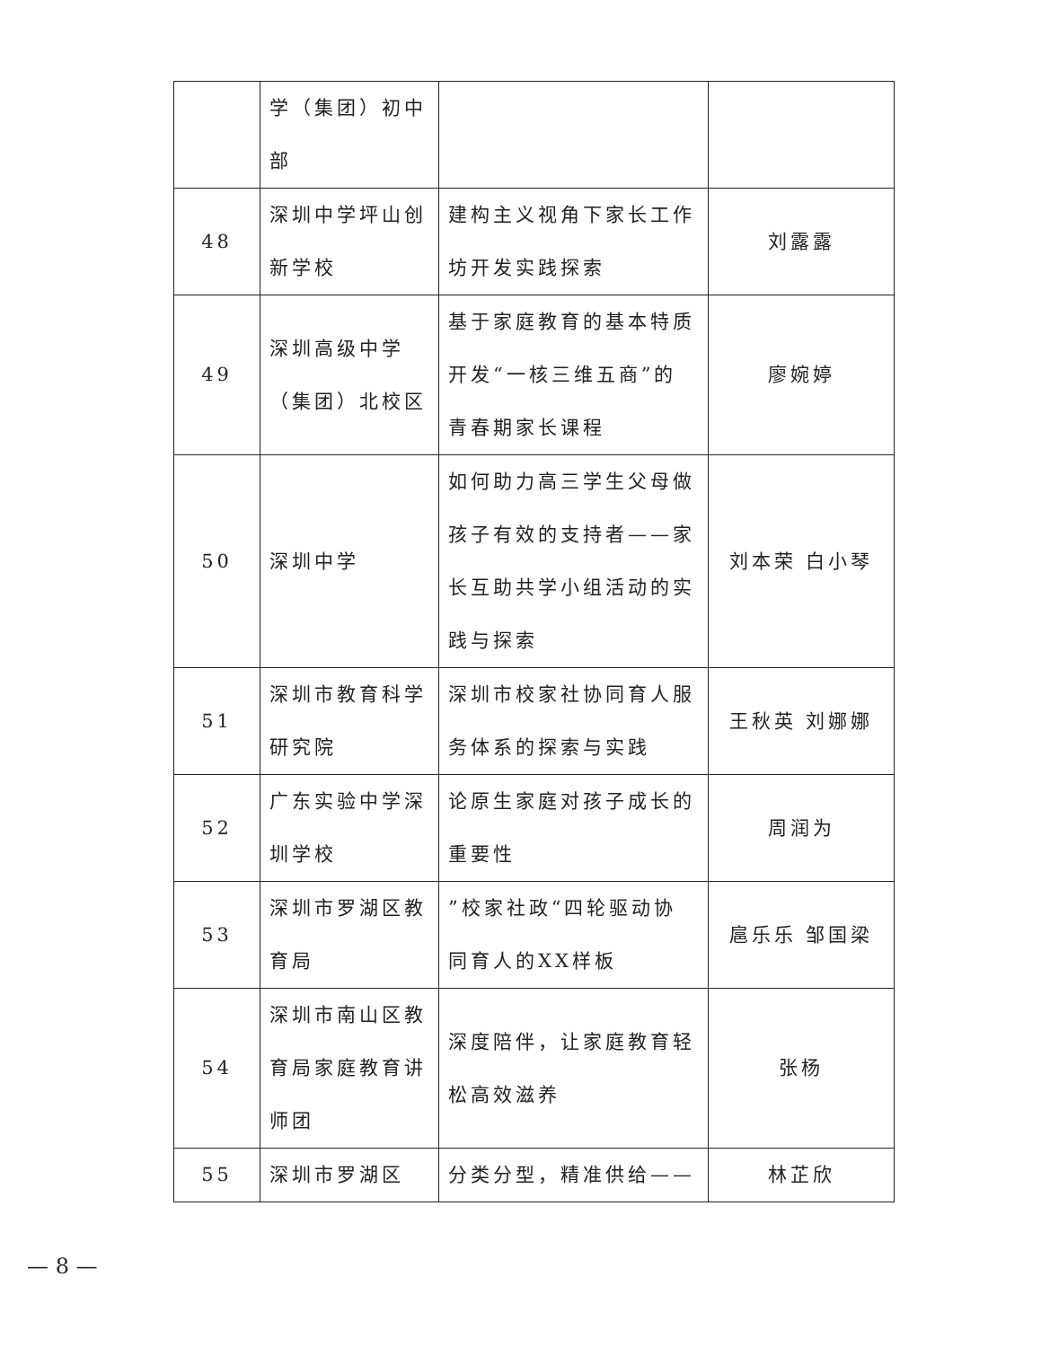| | 学（集团）初中部 | | |
| 48 | 深圳中学坪山创新学校 | 建构主义视角下家长工作坊开发实践探索 | 刘露露 |
| 49 | 深圳高级中学（集团）北校区 | 基于家庭教育的基本特质开发“一核三维五商”的青春期家长课程 | 廖婉婷 |
| 50 | 深圳中学 | 如何助力高三学生父母做孩子有效的支持者——家长互助共学小组活动的实践与探索 | 刘本荣 白小琴 |
| 51 | 深圳市教育科学研究院 | 深圳市校家社协同育人服务体系的探索与实践 | 王秋英 刘娜娜 |
| 52 | 广东实验中学深圳学校 | 论原生家庭对孩子成长的重要性 | 周润为 |
| 53 | 深圳市罗湖区教育局 | ”校家社政“四轮驱动协同育人的XX样板 | 扈乐乐 邹国梁 |
| 54 | 深圳市南山区教育局家庭教育讲师团 | 深度陪伴，让家庭教育轻松高效滋养 | 张杨 |
| 55 | 深圳市罗湖区 | 分类分型，精准供给—— | 林芷欣 |
— 8 —